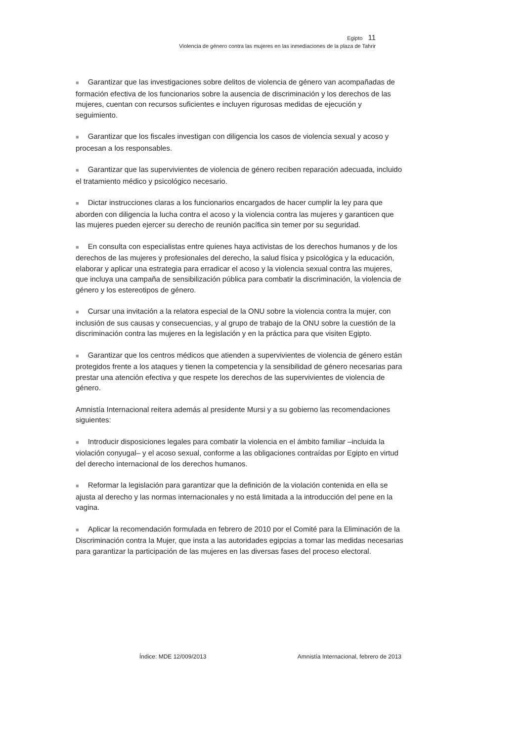Egipto 11
Violencia de género contra las mujeres en las inmediaciones de la plaza de Tahrir
■ Garantizar que las investigaciones sobre delitos de violencia de género van acompañadas de formación efectiva de los funcionarios sobre la ausencia de discriminación y los derechos de las mujeres, cuentan con recursos suficientes e incluyen rigurosas medidas de ejecución y seguimiento.
■ Garantizar que los fiscales investigan con diligencia los casos de violencia sexual y acoso y procesan a los responsables.
■ Garantizar que las supervivientes de violencia de género reciben reparación adecuada, incluido el tratamiento médico y psicológico necesario.
■ Dictar instrucciones claras a los funcionarios encargados de hacer cumplir la ley para que aborden con diligencia la lucha contra el acoso y la violencia contra las mujeres y garanticen que las mujeres pueden ejercer su derecho de reunión pacífica sin temer por su seguridad.
■ En consulta con especialistas entre quienes haya activistas de los derechos humanos y de los derechos de las mujeres y profesionales del derecho, la salud física y psicológica y la educación, elaborar y aplicar una estrategia para erradicar el acoso y la violencia sexual contra las mujeres, que incluya una campaña de sensibilización pública para combatir la discriminación, la violencia de género y los estereotipos de género.
■ Cursar una invitación a la relatora especial de la ONU sobre la violencia contra la mujer, con inclusión de sus causas y consecuencias, y al grupo de trabajo de la ONU sobre la cuestión de la discriminación contra las mujeres en la legislación y en la práctica para que visiten Egipto.
■ Garantizar que los centros médicos que atienden a supervivientes de violencia de género están protegidos frente a los ataques y tienen la competencia y la sensibilidad de género necesarias para prestar una atención efectiva y que respete los derechos de las supervivientes de violencia de género.
Amnistía Internacional reitera además al presidente Mursi y a su gobierno las recomendaciones siguientes:
■ Introducir disposiciones legales para combatir la violencia en el ámbito familiar –incluida la violación conyugal– y el acoso sexual, conforme a las obligaciones contraídas por Egipto en virtud del derecho internacional de los derechos humanos.
■ Reformar la legislación para garantizar que la definición de la violación contenida en ella se ajusta al derecho y las normas internacionales y no está limitada a la introducción del pene en la vagina.
■ Aplicar la recomendación formulada en febrero de 2010 por el Comité para la Eliminación de la Discriminación contra la Mujer, que insta a las autoridades egipcias a tomar las medidas necesarias para garantizar la participación de las mujeres en las diversas fases del proceso electoral.
Índice: MDE 12/009/2013 Amnistía Internacional, febrero de 2013